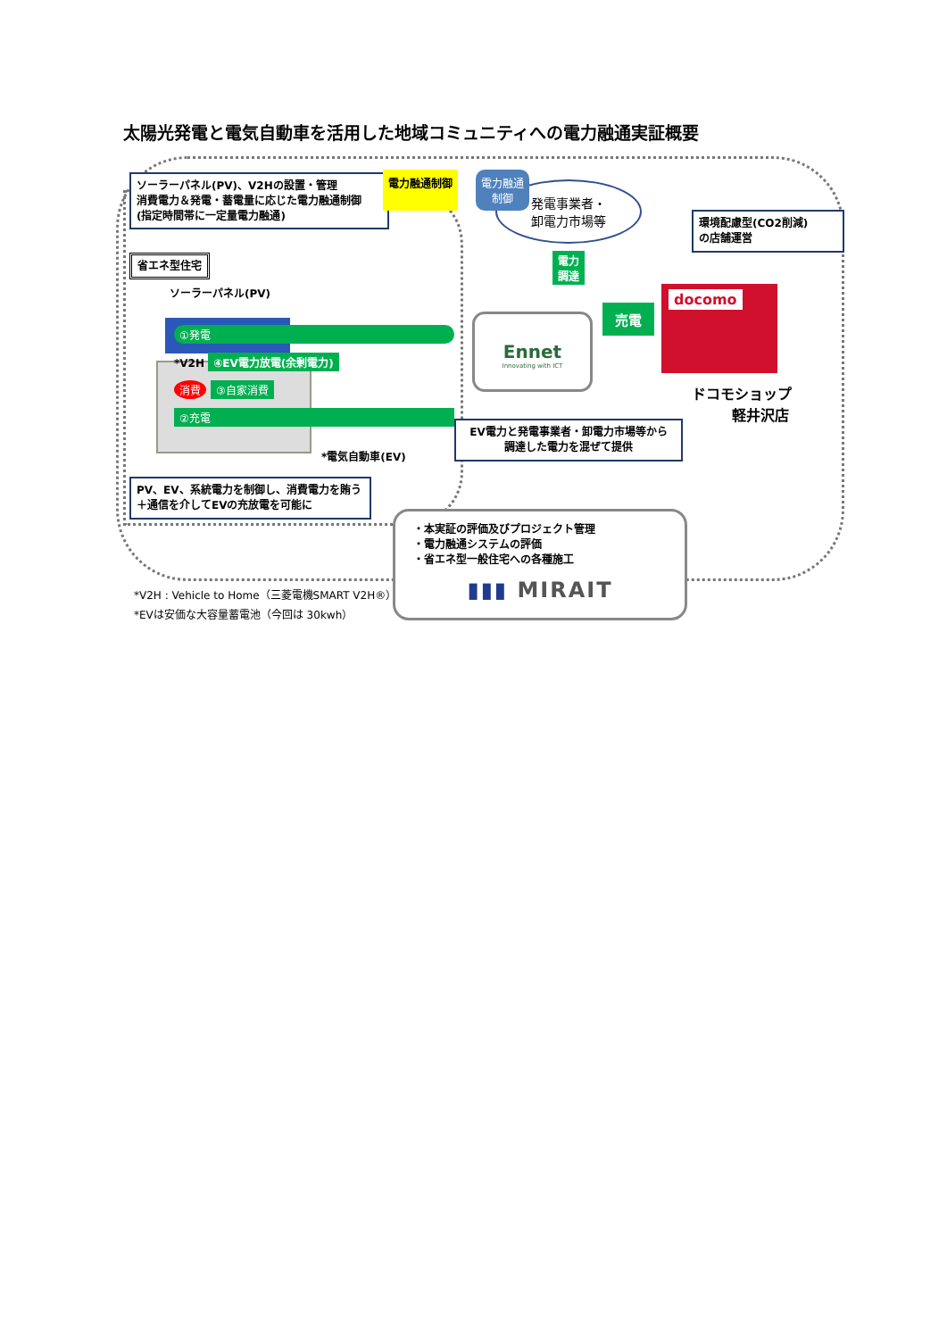太陽光発電と電気自動車を活用した地域コミュニティへの電力融通実証概要
ソーラーパネル(PV)、V2Hの設置・管理
消費電力＆発電・蓄電量に応じた電力融通制御
(指定時間帯に一定量電力融通)
省エネ型住宅
ソーラーパネル(PV)
①発電
*V2H ④EV電力放電(余剰電力)
消費 ③自家消費
②充電
*電気自動車(EV)
PV、EV、系統電力を制御し、消費電力を賄う
＋通信を介してEVの充放電を可能に
電力融通制御 電力融通
制御
発電事業者・
卸電力市場等
電力
調達
Ennet
Innovating with ICT
EV電力と発電事業者・卸電力市場等から
調達した電力を混ぜて提供
環境配慮型(CO2削減)
の店舗運営
売電
docomo
ドコモショップ
軽井沢店
・本実証の評価及びプロジェクト管理
・電力融通システムの評価
・省エネ型一般住宅への各種施工
▮▮▮ MIRAIT
*V2H : Vehicle to Home（三菱電機SMART V2H®）
*EVは安価な大容量蓄電池（今回は 30kwh）